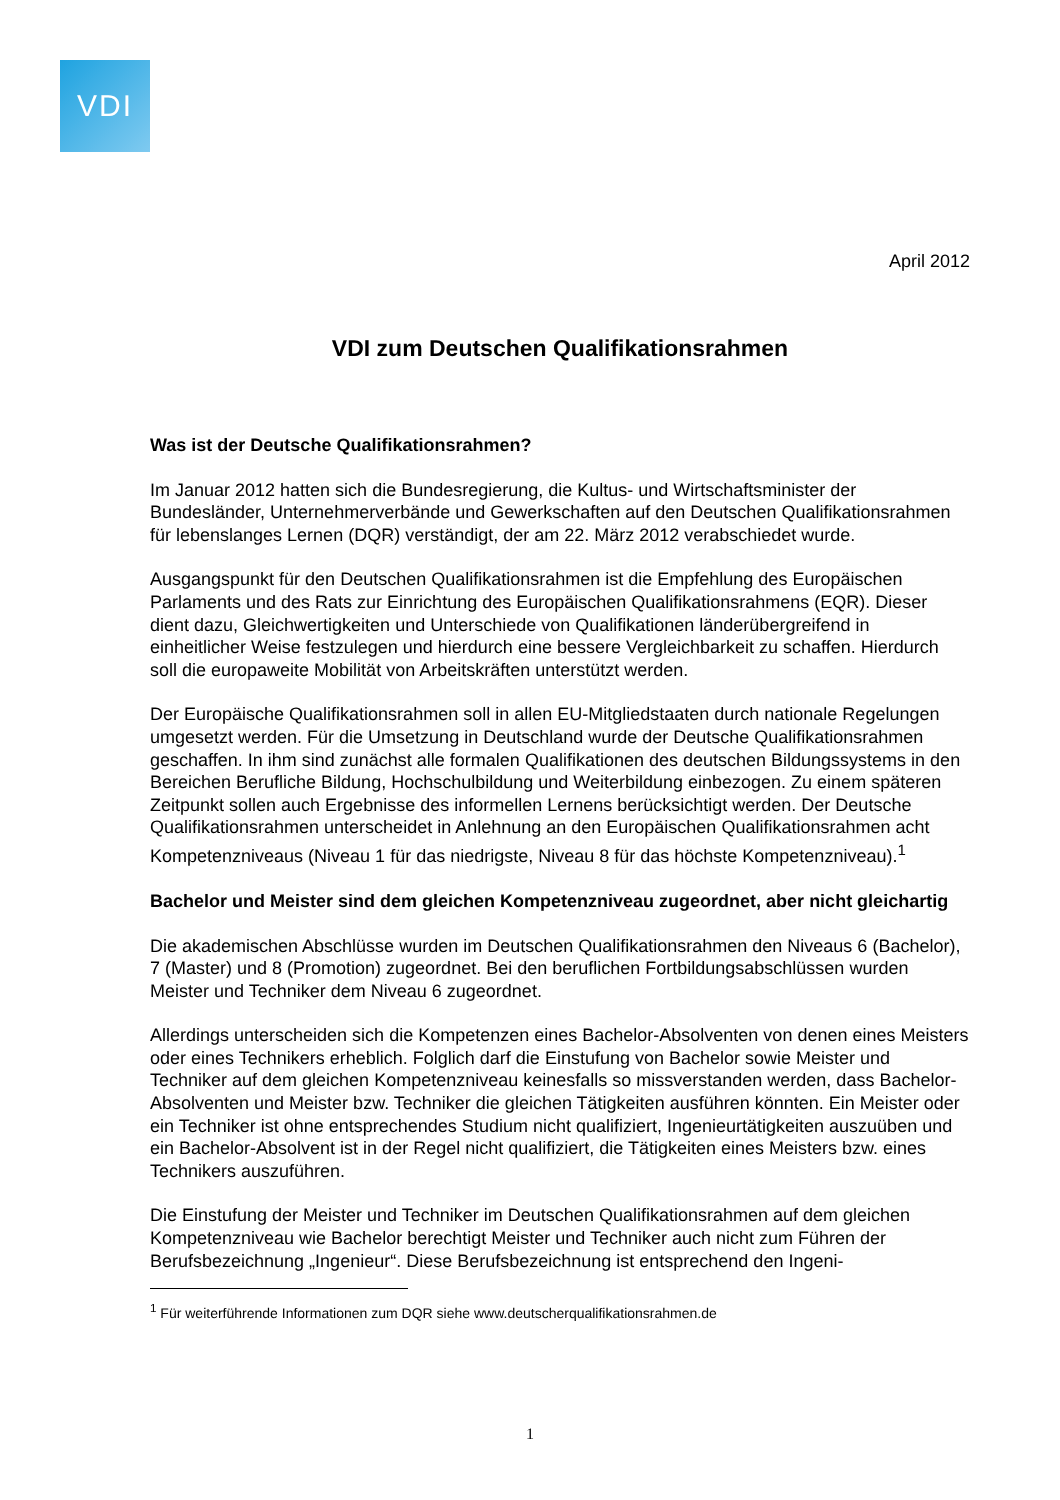VDI
April 2012
VDI zum Deutschen Qualifikationsrahmen
Was ist der Deutsche Qualifikationsrahmen?
Im Januar 2012 hatten sich die Bundesregierung, die Kultus- und Wirtschaftsminister der Bundesländer, Unternehmerverbände und Gewerkschaften auf den Deutschen Qualifikationsrahmen für lebenslanges Lernen (DQR) verständigt, der am 22. März 2012 verabschiedet wurde.
Ausgangspunkt für den Deutschen Qualifikationsrahmen ist die Empfehlung des Europäischen Parlaments und des Rats zur Einrichtung des Europäischen Qualifikationsrahmens (EQR). Dieser dient dazu, Gleichwertigkeiten und Unterschiede von Qualifikationen länderübergreifend in einheitlicher Weise festzulegen und hierdurch eine bessere Vergleichbarkeit zu schaffen. Hierdurch soll die europaweite Mobilität von Arbeitskräften unterstützt werden.
Der Europäische Qualifikationsrahmen soll in allen EU-Mitgliedstaaten durch nationale Regelungen umgesetzt werden. Für die Umsetzung in Deutschland wurde der Deutsche Qualifikationsrahmen geschaffen. In ihm sind zunächst alle formalen Qualifikationen des deutschen Bildungssystems in den Bereichen Berufliche Bildung, Hochschulbildung und Weiterbildung einbezogen. Zu einem späteren Zeitpunkt sollen auch Ergebnisse des informellen Lernens berücksichtigt werden. Der Deutsche Qualifikationsrahmen unterscheidet in Anlehnung an den Europäischen Qualifikationsrahmen acht Kompetenzniveaus (Niveau 1 für das niedrigste, Niveau 8 für das höchste Kompetenzniveau).<sup>1</sup>
Bachelor und Meister sind dem gleichen Kompetenzniveau zugeordnet, aber nicht gleichartig
Die akademischen Abschlüsse wurden im Deutschen Qualifikationsrahmen den Niveaus 6 (Bachelor), 7 (Master) und 8 (Promotion) zugeordnet. Bei den beruflichen Fortbildungsabschlüssen wurden Meister und Techniker dem Niveau 6 zugeordnet.
Allerdings unterscheiden sich die Kompetenzen eines Bachelor-Absolventen von denen eines Meisters oder eines Technikers erheblich. Folglich darf die Einstufung von Bachelor sowie Meister und Techniker auf dem gleichen Kompetenzniveau keinesfalls so missverstanden werden, dass Bachelor-Absolventen und Meister bzw. Techniker die gleichen Tätigkeiten ausführen könnten. Ein Meister oder ein Techniker ist ohne entsprechendes Studium nicht qualifiziert, Ingenieurtätigkeiten auszuüben und ein Bachelor-Absolvent ist in der Regel nicht qualifiziert, die Tätigkeiten eines Meisters bzw. eines Technikers auszuführen.
Die Einstufung der Meister und Techniker im Deutschen Qualifikationsrahmen auf dem gleichen Kompetenzniveau wie Bachelor berechtigt Meister und Techniker auch nicht zum Führen der Berufsbezeichnung „Ingenieur“. Diese Berufsbezeichnung ist entsprechend den Ingeni-
<sup>1</sup> Für weiterführende Informationen zum DQR siehe www.deutscherqualifikationsrahmen.de
1